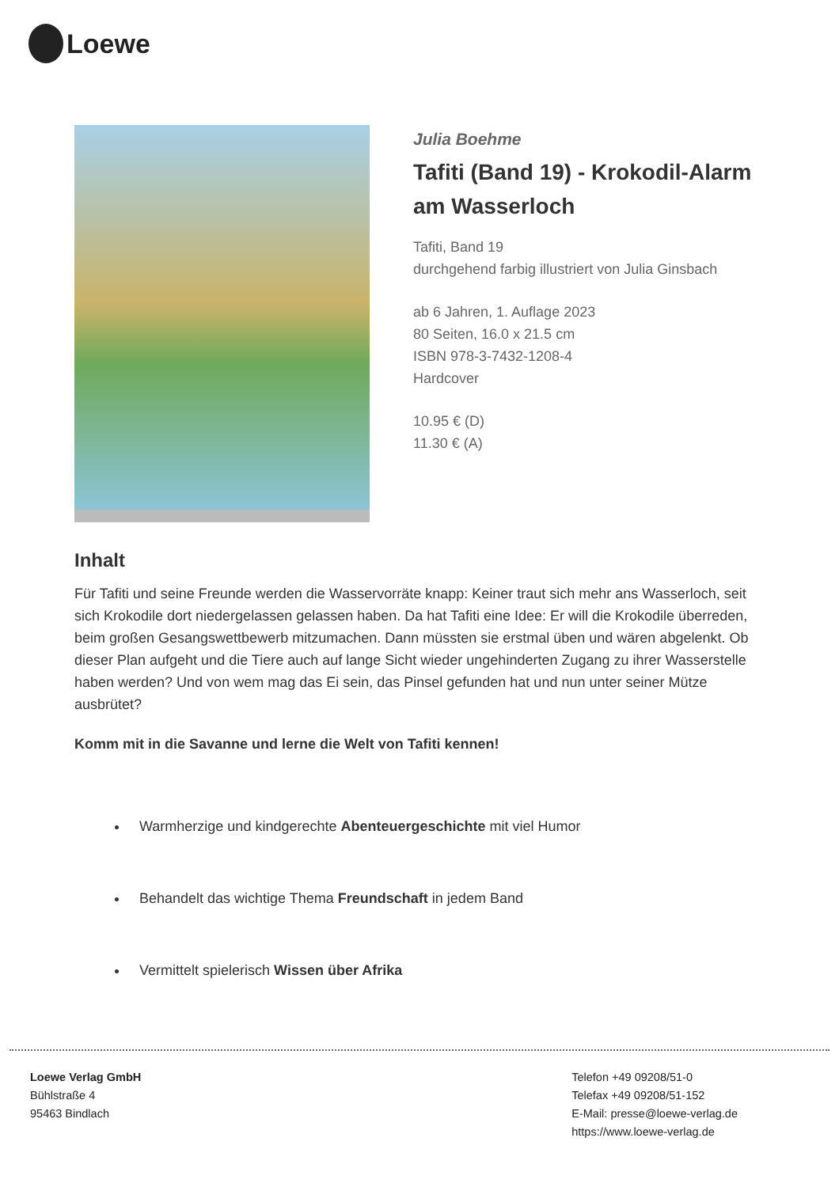Loewe
Julia Boehme
Tafiti (Band 19) - Krokodil-Alarm am Wasserloch
Tafiti, Band 19
durchgehend farbig illustriert von Julia Ginsbach
ab 6 Jahren, 1. Auflage 2023
80 Seiten, 16.0 x 21.5 cm
ISBN 978-3-7432-1208-4
Hardcover
10.95 € (D)
11.30 € (A)
Inhalt
Für Tafiti und seine Freunde werden die Wasservorräte knapp: Keiner traut sich mehr ans Wasserloch, seit sich Krokodile dort niedergelassen gelassen haben. Da hat Tafiti eine Idee: Er will die Krokodile überreden, beim großen Gesangswettbewerb mitzumachen. Dann müssten sie erstmal üben und wären abgelenkt. Ob dieser Plan aufgeht und die Tiere auch auf lange Sicht wieder ungehinderten Zugang zu ihrer Wasserstelle haben werden? Und von wem mag das Ei sein, das Pinsel gefunden hat und nun unter seiner Mütze ausbrütet?
Komm mit in die Savanne und lerne die Welt von Tafiti kennen!
Warmherzige und kindgerechte Abenteuergeschichte mit viel Humor
Behandelt das wichtige Thema Freundschaft in jedem Band
Vermittelt spielerisch Wissen über Afrika
Loewe Verlag GmbH
Bühlstraße 4
95463 Bindlach
Telefon +49 09208/51-0
Telefax +49 09208/51-152
E-Mail: presse@loewe-verlag.de
https://www.loewe-verlag.de